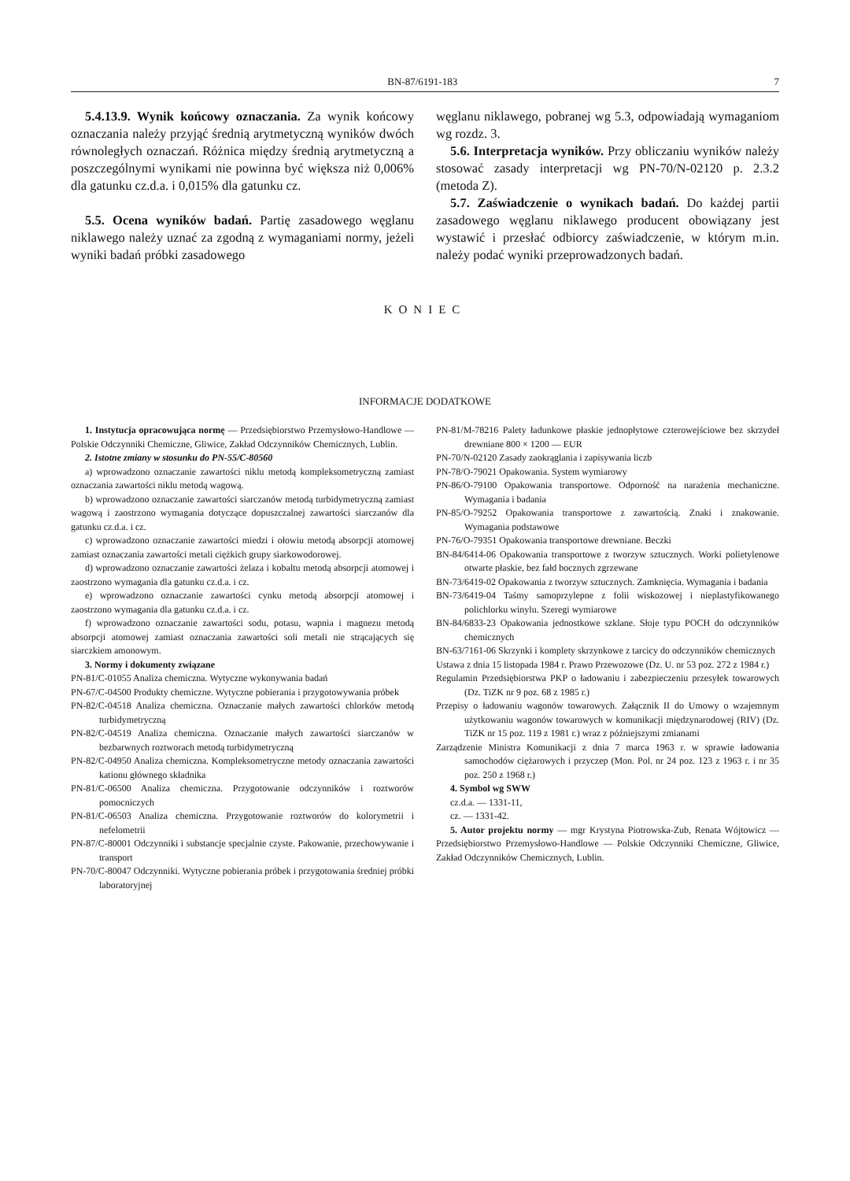BN-87/6191-183 7
5.4.13.9. Wynik końcowy oznaczania. Za wynik końcowy oznaczania należy przyjąć średnią arytmetyczną wyników dwóch równoległych oznaczań. Różnica między średnią arytmetyczną a poszczególnymi wynikami nie powinna być większa niż 0,006% dla gatunku cz.d.a. i 0,015% dla gatunku cz.
5.5. Ocena wyników badań. Partię zasadowego węglanu niklawego należy uznać za zgodną z wymaganiami normy, jeżeli wyniki badań próbki zasadowego
węglanu niklawego, pobranej wg 5.3, odpowiadają wymaganiom wg rozdz. 3.
5.6. Interpretacja wyników. Przy obliczaniu wyników należy stosować zasady interpretacji wg PN-70/N-02120 p. 2.3.2 (metoda Z).
5.7. Zaświadczenie o wynikach badań. Do każdej partii zasadowego węglanu niklawego producent obowiązany jest wystawić i przesłać odbiorcy zaświadczenie, w którym m.in. należy podać wyniki przeprowadzonych badań.
KONIEC
INFORMACJE DODATKOWE
1. Instytucja opracowująca normę — Przedsiębiorstwo Przemysłowo-Handlowe — Polskie Odczynniki Chemiczne, Gliwice, Zakład Odczynników Chemicznych, Lublin.
2. Istotne zmiany w stosunku do PN-55/C-80560
a) wprowadzono oznaczanie zawartości niklu metodą kompleksometryczną zamiast oznaczania zawartości niklu metodą wagową.
b) wprowadzono oznaczanie zawartości siarczanów metodą turbidymetryczną zamiast wagową i zaostrzono wymagania dotyczące dopuszczalnej zawartości siarczanów dla gatunku cz.d.a. i cz.
c) wprowadzono oznaczanie zawartości miedzi i ołowiu metodą absorpcji atomowej zamiast oznaczania zawartości metali ciężkich grupy siarkowodorowej.
d) wprowadzono oznaczanie zawartości żelaza i kobaltu metodą absorpcji atomowej i zaostrzono wymagania dla gatunku cz.d.a. i cz.
e) wprowadzono oznaczanie zawartości cynku metodą absorpcji atomowej i zaostrzono wymagania dla gatunku cz.d.a. i cz.
f) wprowadzono oznaczanie zawartości sodu, potasu, wapnia i magnezu metodą absorpcji atomowej zamiast oznaczania zawartości soli metali nie strącających się siarczkiem amonowym.
3. Normy i dokumenty związane
PN-81/C-01055 Analiza chemiczna. Wytyczne wykonywania badań
PN-67/C-04500 Produkty chemiczne. Wytyczne pobierania i przygotowywania próbek
PN-82/C-04518 Analiza chemiczna. Oznaczanie małych zawartości chlorków metodą turbidymetryczną
PN-82/C-04519 Analiza chemiczna. Oznaczanie małych zawartości siarczanów w bezbarwnych roztworach metodą turbidymetryczną
PN-82/C-04950 Analiza chemiczna. Kompleksometryczne metody oznaczania zawartości kationu głównego składnika
PN-81/C-06500 Analiza chemiczna. Przygotowanie odczynników i roztworów pomocniczych
PN-81/C-06503 Analiza chemiczna. Przygotowanie roztworów do kolorymetrii i nefelometrii
PN-87/C-80001 Odczynniki i substancje specjalnie czyste. Pakowanie, przechowywanie i transport
PN-70/C-80047 Odczynniki. Wytyczne pobierania próbek i przygotowania średniej próbki laboratoryjnej
PN-81/M-78216 Palety ładunkowe płaskie jednopłytowe czterowejściowe bez skrzydeł drewniane 800 × 1200 — EUR
PN-70/N-02120 Zasady zaokrąglania i zapisywania liczb
PN-78/O-79021 Opakowania. System wymiarowy
PN-86/O-79100 Opakowania transportowe. Odporność na narażenia mechaniczne. Wymagania i badania
PN-85/O-79252 Opakowania transportowe z zawartością. Znaki i znakowanie. Wymagania podstawowe
PN-76/O-79351 Opakowania transportowe drewniane. Beczki
BN-84/6414-06 Opakowania transportowe z tworzyw sztucznych. Worki polietylenowe otwarte płaskie, bez fałd bocznych zgrzewane
BN-73/6419-02 Opakowania z tworzyw sztucznych. Zamknięcia. Wymagania i badania
BN-73/6419-04 Taśmy samoprzylepne z folii wiskozowej i nieplastyfikowanego polichlorku winylu. Szeregi wymiarowe
BN-84/6833-23 Opakowania jednostkowe szklane. Słoje typu POCH do odczynników chemicznych
BN-63/7161-06 Skrzynki i komplety skrzynkowe z tarcicy do odczynników chemicznych
Ustawa z dnia 15 listopada 1984 r. Prawo Przewozowe (Dz. U. nr 53 poz. 272 z 1984 r.)
Regulamin Przedsiębiorstwa PKP o ładowaniu i zabezpieczeniu przesyłek towarowych (Dz. TiZK nr 9 poz. 68 z 1985 r.)
Przepisy o ładowaniu wagonów towarowych. Załącznik II do Umowy o wzajemnym użytkowaniu wagonów towarowych w komunikacji międzynarodowej (RIV) (Dz. TiZK nr 15 poz. 119 z 1981 r.) wraz z późniejszymi zmianami
Zarządzenie Ministra Komunikacji z dnia 7 marca 1963 r. w sprawie ładowania samochodów ciężarowych i przyczep (Mon. Pol. nr 24 poz. 123 z 1963 r. i nr 35 poz. 250 z 1968 r.)
4. Symbol wg SWW
cz.d.a. — 1331-11,
cz. — 1331-42.
5. Autor projektu normy — mgr Krystyna Piotrowska-Zub, Renata Wójtowicz — Przedsiębiorstwo Przemysłowo-Handlowe — Polskie Odczynniki Chemiczne, Gliwice, Zakład Odczynników Chemicznych, Lublin.